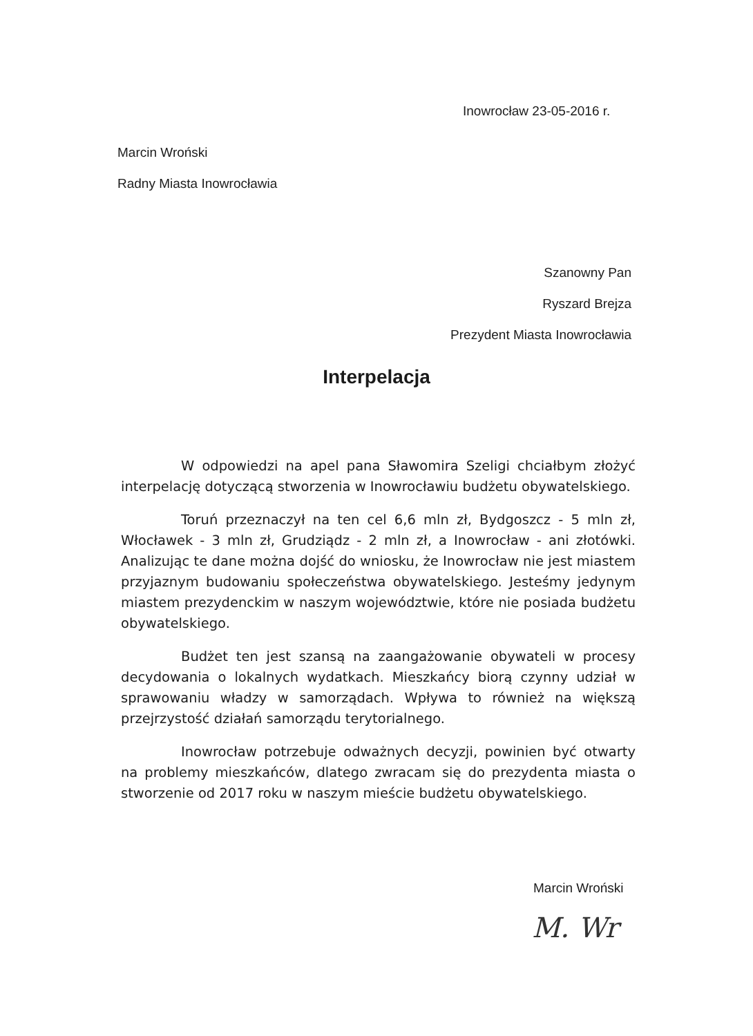Inowrocław 23-05-2016 r.
Marcin Wroński
Radny Miasta Inowrocławia
Szanowny Pan
Ryszard Brejza
Prezydent Miasta Inowrocławia
Interpelacja
W odpowiedzi na apel pana Sławomira Szeligi chciałbym złożyć interpelację dotyczącą stworzenia w Inowrocławiu budżetu obywatelskiego.
Toruń przeznaczył na ten cel 6,6 mln zł, Bydgoszcz - 5 mln zł, Włocławek - 3 mln zł, Grudziądz - 2 mln zł, a Inowrocław - ani złotówki. Analizując te dane można dojść do wniosku, że Inowrocław nie jest miastem przyjaznym budowaniu społeczeństwa obywatelskiego. Jesteśmy jedynym miastem prezydenckim w naszym województwie, które nie posiada budżetu obywatelskiego.
Budżet ten jest szansą na zaangażowanie obywateli w procesy decydowania o lokalnych wydatkach. Mieszkańcy biorą czynny udział w sprawowaniu władzy w samorządach. Wpływa to również na większą przejrzystość działań samorządu terytorialnego.
Inowrocław potrzebuje odważnych decyzji, powinien być otwarty na problemy mieszkańców, dlatego zwracam się do prezydenta miasta o stworzenie od 2017 roku w naszym mieście budżetu obywatelskiego.
Marcin Wroński
M. Wr